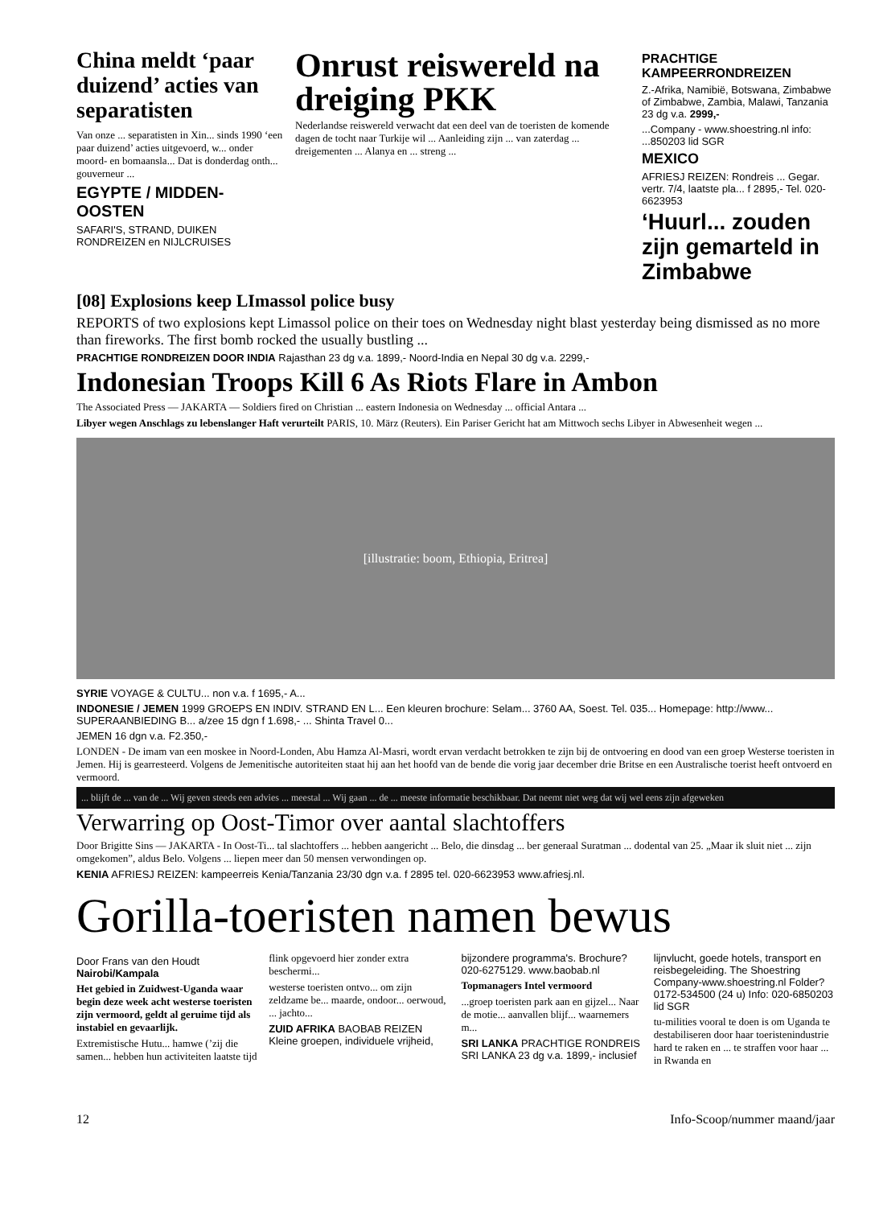China meldt ‘paar duizend’ acties van separatisten
Van onze ... separatisten in Xin... sinds 1990 ‘een paar duizend’ acties uitgevoerd, w... onder moord- en bomaansla... Dat is donderdag onth... gouverneur ...
EGYPTE / MIDDEN-OOSTEN
SAFARI'S, STRAND, DUIKEN RONDREIZEN en NIJLCRUISES
Onrust reiswereld na dreiging PKK
Nederlandse reiswereld verwacht dat een deel van de toeristen de komende dagen de tocht naar Turkije wil ... Aanleiding zijn ... van zaterdag ... dreigementen ... Alanya en ... streng ...
PRACHTIGE KAMPEERRONDREIZEN
Z.-Afrika, Namibië, Botswana, Zimbabwe of Zimbabwe, Zambia, Malawi, Tanzania
23 dg v.a. 2999,-
...Company - www.shoestring.nl info: ...850203 lid SGR
MEXICO
AFRIESJ REIZEN: Rondreis ... Gegar. vertr. 7/4, laatste pla... f 2895,- Tel. 020-6623953
‘Huurl... zouden zijn gemarteld in Zimbabwe
[08] Explosions keep LImassol police busy
REPORTS of two explosions kept Limassol police on their toes on Wednesday night blast yesterday being dismissed as no more than fireworks. The first bomb rocked the usually bustling ...
PRACHTIGE RONDREIZEN DOOR INDIA Rajasthan 23 dg v.a. 1899,- Noord-India en Nepal 30 dg v.a. 2299,-
Indonesian Troops Kill 6 As Riots Flare in Ambon
The Associated Press — JAKARTA — Soldiers fired on Christian ... eastern Indonesia on Wednesday ... official Antara ...
Libyer wegen Anschlags zu lebenslanger Haft verurteilt PARIS, 10. März (Reuters). Ein Pariser Gericht hat am Mittwoch sechs Libyer in Abwesenheit wegen ...
[illustratie: boom, Ethiopia, Eritrea]
SYRIE VOYAGE & CULTU... non v.a. f 1695,- A...
INDONESIE / JEMEN 1999 GROEPS EN INDIV. STRAND EN L... Een kleuren brochure: Selam... 3760 AA, Soest. Tel. 035... Homepage: http://www... SUPERAANBIEDING B... a/zee 15 dgn f 1.698,- ... Shinta Travel 0...
JEMEN 16 dgn v.a. F2.350,-
LONDEN - De imam van een moskee in Noord-Londen, Abu Hamza Al-Masri, wordt ervan verdacht betrokken te zijn bij de ontvoering en dood van een groep Westerse toeristen in Jemen. Hij is gearresteerd. Volgens de Jemenitische autoriteiten staat hij aan het hoofd van de bende die vorig jaar december drie Britse en een Australische toerist heeft ontvoerd en vermoord.
... blijft de ... van de ... Wij geven steeds een advies ... meestal ... Wij gaan ... de ... meeste informatie beschikbaar. Dat neemt niet weg dat wij wel eens zijn afgeweken
Verwarring op Oost-Timor over aantal slachtoffers
Door Brigitte Sins — JAKARTA - In Oost-Ti... tal slachtoffers ... hebben aangericht ... Belo, die dinsdag ... ber generaal Suratman ... dodental van 25. „Maar ik sluit niet ... zijn omgekomen”, aldus Belo. Volgens ... liepen meer dan 50 mensen verwondingen op.
KENIA AFRIESJ REIZEN: kampeerreis Kenia/Tanzania 23/30 dgn v.a. f 2895 tel. 020-6623953 www.afriesj.nl.
Gorilla-toeristen namen bewus
Door Frans van den Houdt
Nairobi/Kampala
Het gebied in Zuidwest-Uganda waar begin deze week acht westerse toeristen zijn vermoord, geldt al geruime tijd als instabiel en gevaarlijk.
Extremistische Hutu... hamwe (’zij die samen... hebben hun activiteiten laatste tijd flink opgevoerd hier zonder extra beschermi...
westerse toeristen ontvo... om zijn zeldzame be... maarde, ondoor... oerwoud, ... jachto...
ZUID AFRIKA BAOBAB REIZEN Kleine groepen, individuele vrijheid, bijzondere programma's. Brochure? 020-6275129. www.baobab.nl
Topmanagers Intel vermoord
...groep toeristen park aan en gijzel... Naar de motie... aanvallen blijf... waarnemers m...
SRI LANKA PRACHTIGE RONDREIS SRI LANKA 23 dg v.a. 1899,- inclusief lijnvlucht, goede hotels, transport en reisbegeleiding. The Shoestring Company-www.shoestring.nl Folder? 0172-534500 (24 u) Info: 020-6850203 lid SGR
tu-milities vooral te doen is om Uganda te destabiliseren door haar toeristenindustrie hard te raken en ... te straffen voor haar ... in Rwanda en
12 Info-Scoop/nummer maand/jaar